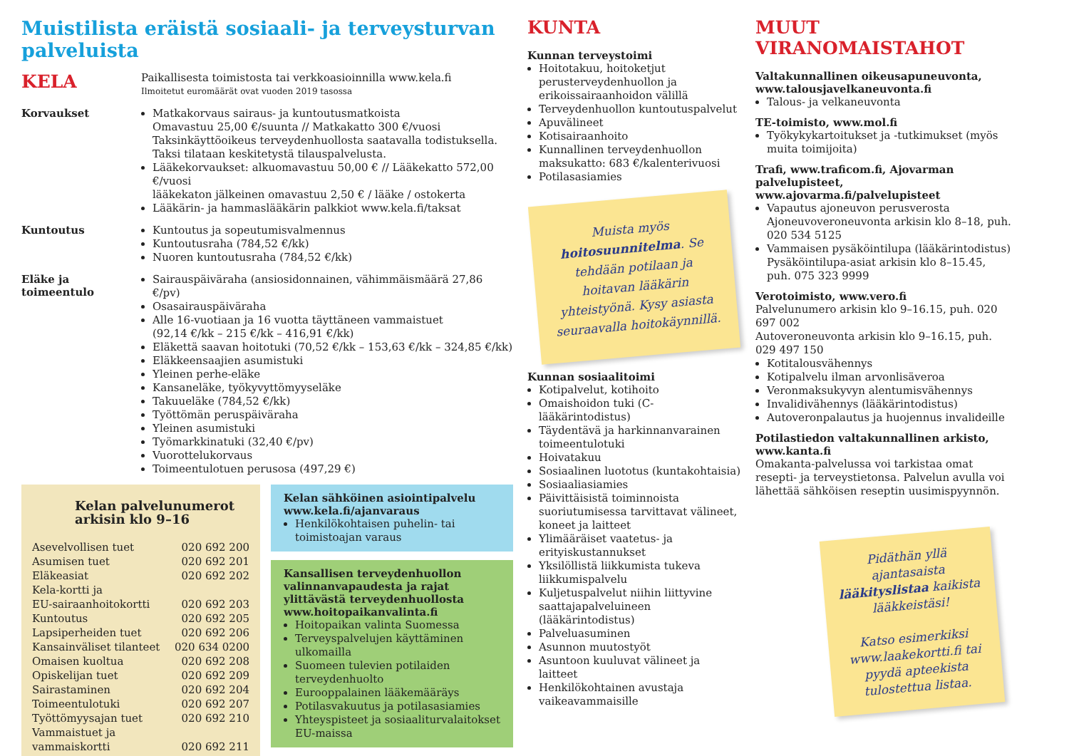Muistilista eräistä sosiaali- ja terveysturvan palveluista
KELA
Paikallisesta toimistosta tai verkkoasioinnilla www.kela.fi
Ilmoitetut euromäärät ovat vuoden 2019 tasossa
Korvaukset
Matkakorvaus sairaus- ja kuntoutusmatkoista
Omavastuu 25,00 €/suunta // Matkakatto 300 €/vuosi
Taksinkäyttöoikeus terveydenhuollosta saatavalla todistuksella.
Taksi tilataan keskitetystä tilauspalvelusta.
Lääkekorvaukset: alkuomavastuu 50,00 € // Lääkekatto 572,00 €/vuosi
lääkekaton jälkeinen omavastuu 2,50 € / lääke / ostokerta
Lääkärin- ja hammaslääkärin palkkiot www.kela.fi/taksat
Kuntoutus
Kuntoutus ja sopeutumisvalmennus
Kuntoutusraha (784,52 €/kk)
Nuoren kuntoutusraha (784,52 €/kk)
Eläke ja toimeentulo
Sairauspäiväraha (ansiosidonnainen, vähimmäismäärä 27,86 €/pv)
Osasairauspäiväraha
Alle 16-vuotiaan ja 16 vuotta täyttäneen vammaistuet
(92,14 €/kk – 215 €/kk – 416,91 €/kk)
Eläkettä saavan hoitotuki (70,52 €/kk – 153,63 €/kk – 324,85 €/kk)
Eläkkeensaajien asumistuki
Yleinen perhe-eläke
Kansaneläke, työkyvyttömyyseläke
Takuueläke (784,52 €/kk)
Työttömän peruspäiväraha
Yleinen asumistuki
Työmarkkinatuki (32,40 €/pv)
Vuorottelukorvaus
Toimeentulotuen perusosa (497,29 €)
Kelan palvelunumerot arkisin klo 9–16
Asevelvollisen tuet 020 692 200
Asumisen tuet 020 692 201
Eläkeasiat 020 692 202
Kela-kortti ja
EU-sairaanhoitokortti
020 692 203
Kuntoutus 020 692 205
Lapsiperheiden tuet 020 692 206
Kansainväliset tilanteet 020 634 0200
Omaisen kuoltua 020 692 208
Opiskelijan tuet 020 692 209
Sairastaminen 020 692 204
Toimeentulotuki 020 692 207
Työttömyysajan tuet 020 692 210
Vammaistuet ja
vammaiskortti
020 692 211
Kelan sähköinen asiointipalvelu
www.kela.fi/ajanvaraus
Henkilökohtaisen puhelin- tai toimistoajan varaus
Kansallisen terveydenhuollon valinnanvapaudesta ja rajat ylittävästä terveydenhuollosta www.hoitopaikanvalinta.fi
Hoitopaikan valinta Suomessa
Terveyspalvelujen käyttäminen ulkomailla
Suomeen tulevien potilaiden terveydenhuolto
Eurooppalainen lääkemääräys
Potilasvakuutus ja potilasasiamies
Yhteyspisteet ja sosiaaliturvalaitokset EU-maissa
KUNTA
Kunnan terveystoimi
Hoitotakuu, hoitoketjut perusterveydenhuollon ja erikoissairaanhoidon välillä
Terveydenhuollon kuntoutuspalvelut
Apuvälineet
Kotisairaanhoito
Kunnallinen terveydenhuollon maksukatto: 683 €/kalenterivuosi
Potilasasiamies
Muista myös hoitosuunnitelma. Se tehdään potilaan ja hoitavan lääkärin yhteistyönä. Kysy asiasta seuraavalla hoitokäynnillä.
Kunnan sosiaalitoimi
Kotipalvelut, kotihoito
Omaishoidon tuki (C-lääkärintodistus)
Täydentävä ja harkinnanvarainen toimeentulotuki
Hoivatakuu
Sosiaalinen luototus (kuntakohtaisia)
Sosiaaliasiamies
Päivittäisistä toiminnoista suoriutumisessa tarvittavat välineet, koneet ja laitteet
Ylimääräiset vaatetus- ja erityiskustannukset
Yksilöllistä liikkumista tukeva liikkumispalvelu
Kuljetuspalvelut niihin liittyvine saattajapalveluineen (lääkärintodistus)
Palveluasuminen
Asunnon muutostyöt
Asuntoon kuuluvat välineet ja laitteet
Henkilökohtainen avustaja vaikeavammaisille
MUUT VIRANOMAISTAHOT
Valtakunnallinen oikeusapuneuvonta, www.talousjavelkaneuvonta.fi
Talous- ja velkaneuvonta
TE-toimisto, www.mol.fi
Työkykykartoitukset ja -tutkimukset (myös muita toimijoita)
Trafi, www.traficom.fi, Ajovarman palvelupisteet, www.ajovarma.fi/palvelupisteet
Vapautus ajoneuvon perusverosta Ajoneuvoveroneuvonta arkisin klo 8–18, puh. 020 534 5125
Vammaisen pysäköintilupa (lääkärintodistus) Pysäköintilupa-asiat arkisin klo 8–15.45, puh. 075 323 9999
Verotoimisto, www.vero.fi
Palvelunumero arkisin klo 9–16.15, puh. 020 697 002
Autoveroneuvonta arkisin klo 9–16.15, puh. 029 497 150
Kotitalousvähennys
Kotipalvelu ilman arvonlisäveroa
Veronmaksukyvyn alentumisvähennys
Invalidivähennys (lääkärintodistus)
Autoveronpalautus ja huojennus invalideille
Potilastiedon valtakunnallinen arkisto, www.kanta.fi
Omakanta-palvelussa voi tarkistaa omat resepti- ja terveystietonsa. Palvelun avulla voi lähettää sähköisen reseptin uusimispyynnön.
Pidäthän yllä ajantasaista lääkityslistaa kaikista lääkkeistäsi!
Katso esimerkiksi www.laakekortti.fi tai pyydä apteekista tulostettua listaa.